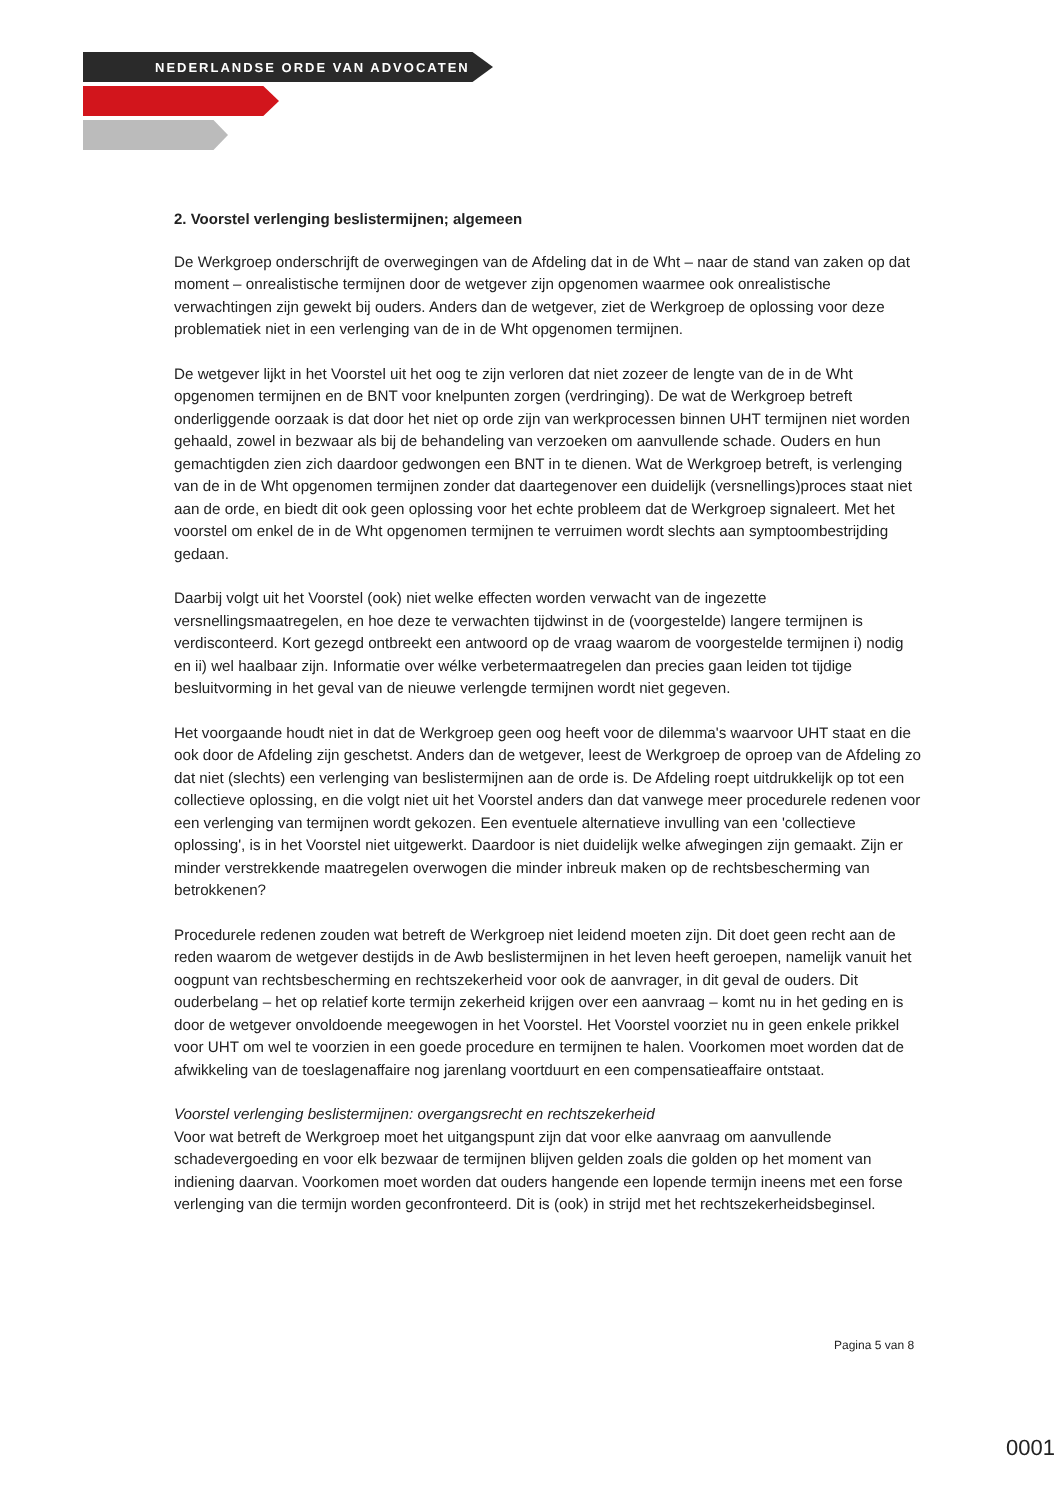NEDERLANDSE ORDE VAN ADVOCATEN
2. Voorstel verlenging beslistermijnen; algemeen
De Werkgroep onderschrijft de overwegingen van de Afdeling dat in de Wht – naar de stand van zaken op dat moment – onrealistische termijnen door de wetgever zijn opgenomen waarmee ook onrealistische verwachtingen zijn gewekt bij ouders. Anders dan de wetgever, ziet de Werkgroep de oplossing voor deze problematiek niet in een verlenging van de in de Wht opgenomen termijnen.
De wetgever lijkt in het Voorstel uit het oog te zijn verloren dat niet zozeer de lengte van de in de Wht opgenomen termijnen en de BNT voor knelpunten zorgen (verdringing). De wat de Werkgroep betreft onderliggende oorzaak is dat door het niet op orde zijn van werkprocessen binnen UHT termijnen niet worden gehaald, zowel in bezwaar als bij de behandeling van verzoeken om aanvullende schade. Ouders en hun gemachtigden zien zich daardoor gedwongen een BNT in te dienen. Wat de Werkgroep betreft, is verlenging van de in de Wht opgenomen termijnen zonder dat daartegenover een duidelijk (versnellings)proces staat niet aan de orde, en biedt dit ook geen oplossing voor het echte probleem dat de Werkgroep signaleert. Met het voorstel om enkel de in de Wht opgenomen termijnen te verruimen wordt slechts aan symptoombestrijding gedaan.
Daarbij volgt uit het Voorstel (ook) niet welke effecten worden verwacht van de ingezette versnellingsmaatregelen, en hoe deze te verwachten tijdwinst in de (voorgestelde) langere termijnen is verdisconteerd. Kort gezegd ontbreekt een antwoord op de vraag waarom de voorgestelde termijnen i) nodig en ii) wel haalbaar zijn. Informatie over wélke verbetermaatregelen dan precies gaan leiden tot tijdige besluitvorming in het geval van de nieuwe verlengde termijnen wordt niet gegeven.
Het voorgaande houdt niet in dat de Werkgroep geen oog heeft voor de dilemma's waarvoor UHT staat en die ook door de Afdeling zijn geschetst. Anders dan de wetgever, leest de Werkgroep de oproep van de Afdeling zo dat niet (slechts) een verlenging van beslistermijnen aan de orde is. De Afdeling roept uitdrukkelijk op tot een collectieve oplossing, en die volgt niet uit het Voorstel anders dan dat vanwege meer procedurele redenen voor een verlenging van termijnen wordt gekozen. Een eventuele alternatieve invulling van een 'collectieve oplossing', is in het Voorstel niet uitgewerkt. Daardoor is niet duidelijk welke afwegingen zijn gemaakt. Zijn er minder verstrekkende maatregelen overwogen die minder inbreuk maken op de rechtsbescherming van betrokkenen?
Procedurele redenen zouden wat betreft de Werkgroep niet leidend moeten zijn. Dit doet geen recht aan de reden waarom de wetgever destijds in de Awb beslistermijnen in het leven heeft geroepen, namelijk vanuit het oogpunt van rechtsbescherming en rechtszekerheid voor ook de aanvrager, in dit geval de ouders. Dit ouderbelang – het op relatief korte termijn zekerheid krijgen over een aanvraag – komt nu in het geding en is door de wetgever onvoldoende meegewogen in het Voorstel. Het Voorstel voorziet nu in geen enkele prikkel voor UHT om wel te voorzien in een goede procedure en termijnen te halen. Voorkomen moet worden dat de afwikkeling van de toeslagenaffaire nog jarenlang voortduurt en een compensatieaffaire ontstaat.
Voorstel verlenging beslistermijnen: overgangsrecht en rechtszekerheid
Voor wat betreft de Werkgroep moet het uitgangspunt zijn dat voor elke aanvraag om aanvullende schadevergoeding en voor elk bezwaar de termijnen blijven gelden zoals die golden op het moment van indiening daarvan. Voorkomen moet worden dat ouders hangende een lopende termijn ineens met een forse verlenging van die termijn worden geconfronteerd. Dit is (ook) in strijd met het rechtszekerheidsbeginsel.
Pagina 5 van 8
0001